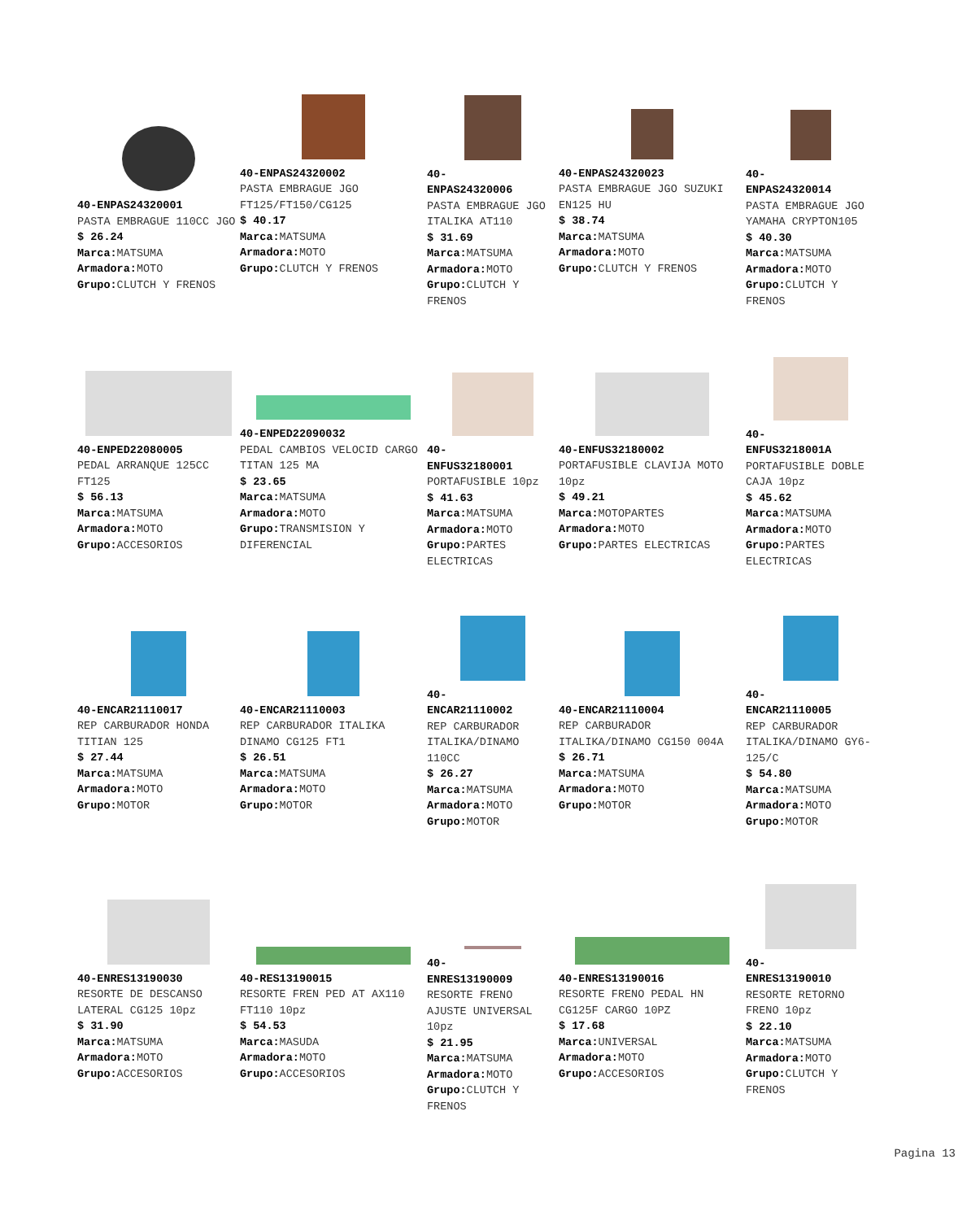40-ENPAS24320001
PASTA EMBRAGUE 110CC JGO
$ 26.24
Marca: MATSUMA
Armadora: MOTO
Grupo: CLUTCH Y FRENOS
40-ENPAS24320002
PASTA EMBRAGUE JGO FT125/FT150/CG125
$ 40.17
Marca: MATSUMA
Armadora: MOTO
Grupo: CLUTCH Y FRENOS
40-
ENPAS24320006
PASTA EMBRAGUE JGO ITALIKA AT110
$ 31.69
Marca: MATSUMA
Armadora: MOTO
Grupo: CLUTCH Y FRENOS
40-ENPAS24320023
PASTA EMBRAGUE JGO SUZUKI EN125 HU
$ 38.74
Marca: MATSUMA
Armadora: MOTO
Grupo: CLUTCH Y FRENOS
40-
ENPAS24320014
PASTA EMBRAGUE JGO YAMAHA CRYPTON105
$ 40.30
Marca: MATSUMA
Armadora: MOTO
Grupo: CLUTCH Y FRENOS
40-ENPED22080005
PEDAL ARRANQUE 125CC FT125
$ 56.13
Marca: MATSUMA
Armadora: MOTO
Grupo: ACCESORIOS
40-ENPED22090032
PEDAL CAMBIOS VELOCID CARGO TITAN 125 MA
$ 23.65
Marca: MATSUMA
Armadora: MOTO
Grupo: TRANSMISION Y DIFERENCIAL
40-
ENFUS32180001
PORTAFUSIBLE 10pz
$ 41.63
Marca: MATSUMA
Armadora: MOTO
Grupo: PARTES ELECTRICAS
40-ENFUS32180002
PORTAFUSIBLE CLAVIJA MOTO 10pz
$ 49.21
Marca: MOTOPARTES
Armadora: MOTO
Grupo: PARTES ELECTRICAS
40-
ENFUS3218001A
PORTAFUSIBLE DOBLE CAJA 10pz
$ 45.62
Marca: MATSUMA
Armadora: MOTO
Grupo: PARTES ELECTRICAS
40-ENCAR21110017
REP CARBURADOR HONDA TITIAN 125
$ 27.44
Marca: MATSUMA
Armadora: MOTO
Grupo: MOTOR
40-ENCAR21110003
REP CARBURADOR ITALIKA DINAMO CG125 FT1
$ 26.51
Marca: MATSUMA
Armadora: MOTO
Grupo: MOTOR
40-
ENCAR21110002
REP CARBURADOR ITALIKA/DINAMO 110CC
$ 26.27
Marca: MATSUMA
Armadora: MOTO
Grupo: MOTOR
40-ENCAR21110004
REP CARBURADOR ITALIKA/DINAMO CG150 004A
$ 26.71
Marca: MATSUMA
Armadora: MOTO
Grupo: MOTOR
40-
ENCAR21110005
REP CARBURADOR ITALIKA/DINAMO GY6-125/C
$ 54.80
Marca: MATSUMA
Armadora: MOTO
Grupo: MOTOR
40-ENRES13190030
RESORTE DE DESCANSO LATERAL CG125 10pz
$ 31.90
Marca: MATSUMA
Armadora: MOTO
Grupo: ACCESORIOS
40-RES13190015
RESORTE FREN PED AT AX110 FT110 10pz
$ 54.53
Marca: MASUDA
Armadora: MOTO
Grupo: ACCESORIOS
40-
ENRES13190009
RESORTE FRENO AJUSTE UNIVERSAL 10pz
$ 21.95
Marca: MATSUMA
Armadora: MOTO
Grupo: CLUTCH Y FRENOS
40-ENRES13190016
RESORTE FRENO PEDAL HN CG125F CARGO 10PZ
$ 17.68
Marca: UNIVERSAL
Armadora: MOTO
Grupo: ACCESORIOS
40-
ENRES13190010
RESORTE RETORNO FRENO 10pz
$ 22.10
Marca: MATSUMA
Armadora: MOTO
Grupo: CLUTCH Y FRENOS
Pagina 13